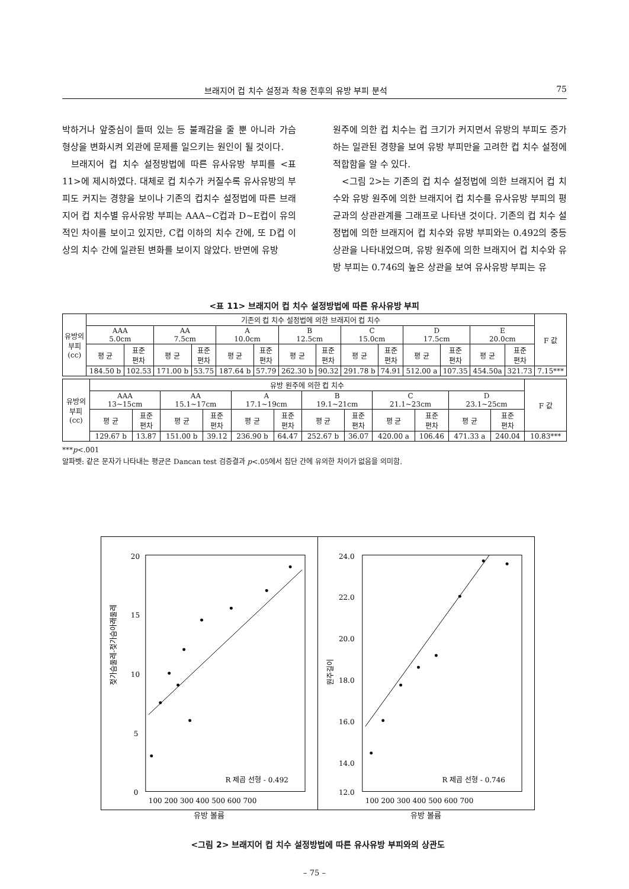브래지어 컵 치수 설정과 착용 전후의 유방 부피 분석 75
박하거나 앞중심이 들떠 있는 등 불쾌감을 줄 뿐 아니라 가슴 형상을 변화시켜 외관에 문제를 일으키는 원인이 될 것이다.
브래지어 컵 치수 설정방법에 따른 유사유방 부피를 <표 11>에 제시하였다. 대체로 컵 치수가 커질수록 유사유방의 부피도 커지는 경향을 보이나 기존의 컵치수 설정법에 따른 브래지어 컵 치수별 유사유방 부피는 AAA~C컵과 D~E컵이 유의적인 차이를 보이고 있지만, C컵 이하의 치수 간에, 또 D컵 이상의 치수 간에 일관된 변화를 보이지 않았다. 반면에 유방
원주에 의한 컵 치수는 컵 크기가 커지면서 유방의 부피도 증가하는 일관된 경향을 보여 유방 부피만을 고려한 컵 치수 설정에 적합함을 알 수 있다.
<그림 2>는 기존의 컵 치수 설정법에 의한 브래지어 컵 치수와 유방 원주에 의한 브래지어 컵 치수를 유사유방 부피의 평균과의 상관관계를 그래프로 나타낸 것이다. 기존의 컵 치수 설정법에 의한 브래지어 컵 치수와 유방 부피와는 0.492의 중등상관을 나타내었으며, 유방 원주에 의한 브래지어 컵 치수와 유방 부피는 0.746의 높은 상관을 보여 유사유방 부피는 유
<표 11> 브래지어 컵 치수 설정방법에 따른 유사유방 부피
| 유방의 부피 (cc) | 기존의 컵 치수 설정법에 의한 브래지어 컵 치수 | | | | | | | | | | | | | | F 값 |
| --- | --- | --- | --- | --- | --- | --- | --- | --- | --- | --- | --- | --- | --- | --- | --- |
| | AAA 5.0cm | | AA 7.5cm | | A 10.0cm | | B 12.5cm | | C 15.0cm | | D 17.5cm | | E 20.0cm | | |
| | 평 균 | 표준 편차 | 평 균 | 표준 편차 | 평 균 | 표준 편차 | 평 균 | 표준 편차 | 평 균 | 표준 편차 | 평 균 | 표준 편차 | 평 균 | 표준 편차 | |
| | 184.50 b | 102.53 | 171.00 b | 53.75 | 187.64 b | 57.79 | 262.30 b | 90.32 | 291.78 b | 74.91 | 512.00 a | 107.35 | 454.50a | 321.73 | 7.15*** |
| 유방의 부피 (cc) | 유방 원주에 의한 컵 치수 | | | | | | | | | | | | F 값 |
| --- | --- | --- | --- | --- | --- | --- | --- | --- | --- | --- | --- | --- | --- |
| | AAA 13~15cm | | AA 15.1~17cm | | A 17.1~19cm | | B 19.1~21cm | | C 21.1~23cm | | D 23.1~25cm | | |
| | 평 균 | 표준 편차 | 평 균 | 표준 편차 | 평 균 | 표준 편차 | 평 균 | 표준 편차 | 평 균 | 표준 편차 | 평 균 | 표준 편차 | |
| | 129.67 b | 13.87 | 151.00 b | 39.12 | 236.90 b | 64.47 | 252.67 b | 36.07 | 420.00 a | 106.46 | 471.33 a | 240.04 | 10.83*** |
***p<.001
알파벳: 같은 문자가 나타내는 평균은 Dancan test 검증결과 p<.05에서 집단 간에 유의한 차이가 없음을 의미함.
20
15
10
5
0
R 제곱 선형 - 0.492
100 200 300 400 500 600 700
젖가슴둘레-젖가슴아래둘레
24.0
22.0
20.0
18.0
16.0
14.0
12.0
R 제곱 선형 - 0.746
100 200 300 400 500 600 700
원주길이
유방 볼륨 유방 볼륨
<그림 2> 브래지어 컵 치수 설정방법에 따른 유사유방 부피와의 상관도
– 75 –